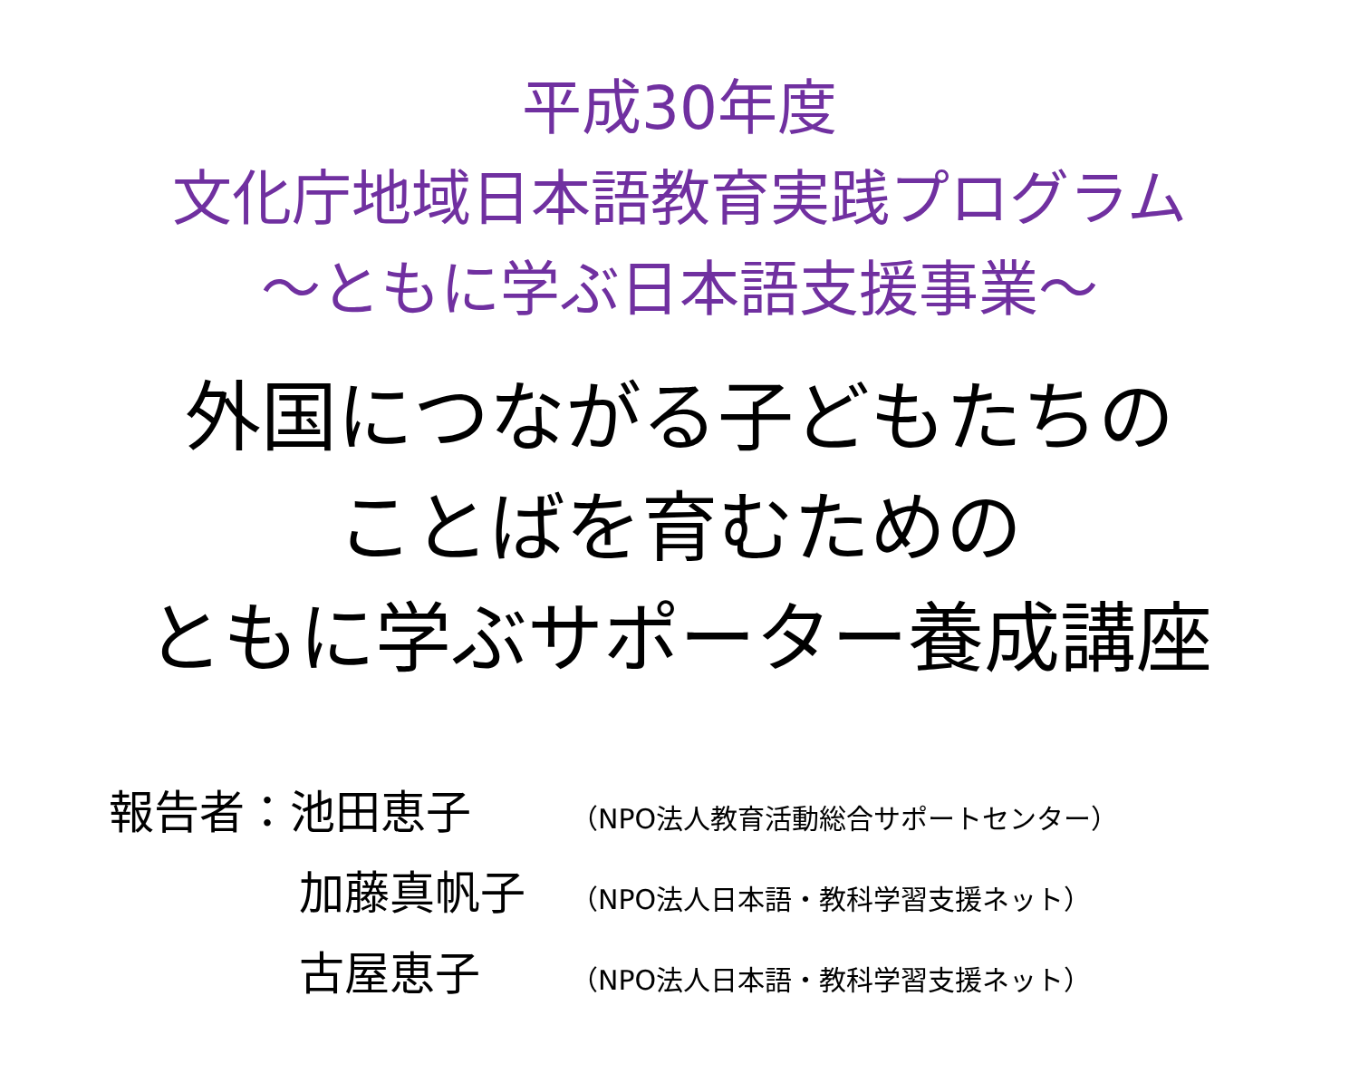平成30年度
文化庁地域日本語教育実践プログラム
～ともに学ぶ日本語支援事業～
外国につながる子どもたちの
ことばを育むための
ともに学ぶサポーター養成講座
報告者：池田恵子 （NPO法人教育活動総合サポートセンター）
加藤真帆子 （NPO法人日本語・教科学習支援ネット）
古屋恵子 （NPO法人日本語・教科学習支援ネット）